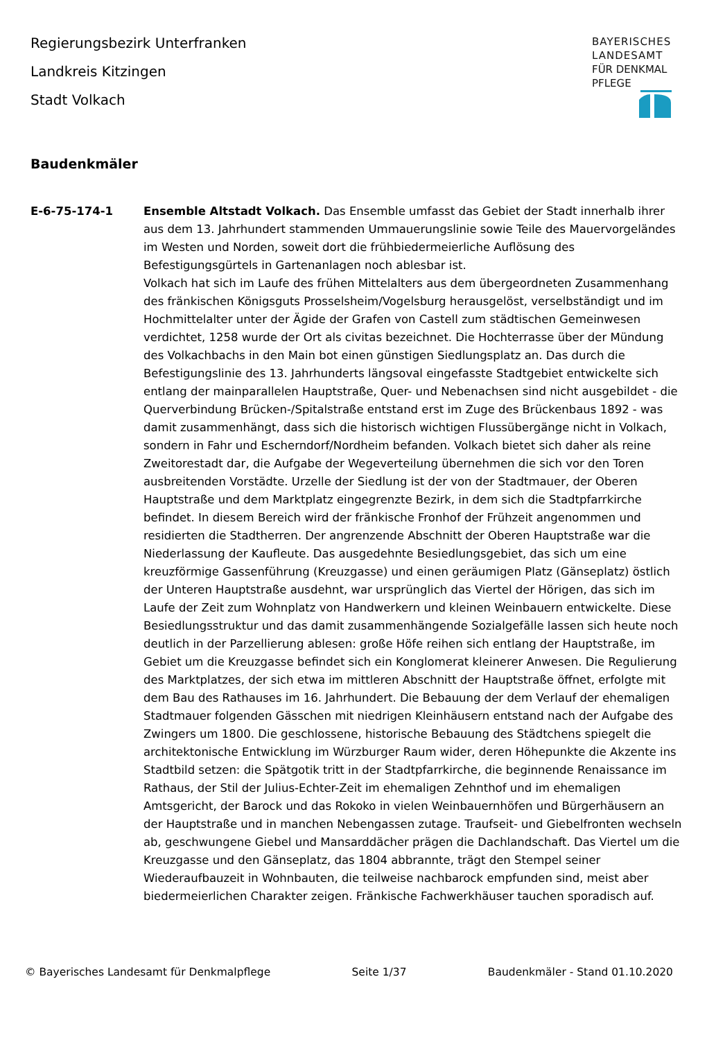Regierungsbezirk Unterfranken
Landkreis Kitzingen
Stadt Volkach
BAYERISCHES
LANDESAMT
FÜR DENKMAL
PFLEGE
Baudenkmäler
E-6-75-174-1 Ensemble Altstadt Volkach. Das Ensemble umfasst das Gebiet der Stadt innerhalb ihrer aus dem 13. Jahrhundert stammenden Ummauerungslinie sowie Teile des Mauervorgeländes im Westen und Norden, soweit dort die frühbiedermeierliche Auflösung des Befestigungsgürtels in Gartenanlagen noch ablesbar ist.
Volkach hat sich im Laufe des frühen Mittelalters aus dem übergeordneten Zusammenhang des fränkischen Königsguts Prosselsheim/Vogelsburg herausgelöst, verselbständigt und im Hochmittelalter unter der Ägide der Grafen von Castell zum städtischen Gemeinwesen verdichtet, 1258 wurde der Ort als civitas bezeichnet. Die Hochterrasse über der Mündung des Volkachbachs in den Main bot einen günstigen Siedlungsplatz an. Das durch die Befestigungslinie des 13. Jahrhunderts längsoval eingefasste Stadtgebiet entwickelte sich entlang der mainparallelen Hauptstraße, Quer- und Nebenachsen sind nicht ausgebildet - die Querverbindung Brücken-/Spitalstraße entstand erst im Zuge des Brückenbaus 1892 - was damit zusammenhängt, dass sich die historisch wichtigen Flussübergänge nicht in Volkach, sondern in Fahr und Escherndorf/Nordheim befanden. Volkach bietet sich daher als reine Zweitorestadt dar, die Aufgabe der Wegeverteilung übernehmen die sich vor den Toren ausbreitenden Vorstädte. Urzelle der Siedlung ist der von der Stadtmauer, der Oberen Hauptstraße und dem Marktplatz eingegrenzte Bezirk, in dem sich die Stadtpfarrkirche befindet. In diesem Bereich wird der fränkische Fronhof der Frühzeit angenommen und residierten die Stadtherren. Der angrenzende Abschnitt der Oberen Hauptstraße war die Niederlassung der Kaufleute. Das ausgedehnte Besiedlungsgebiet, das sich um eine kreuzförmige Gassenführung (Kreuzgasse) und einen geräumigen Platz (Gänseplatz) östlich der Unteren Hauptstraße ausdehnt, war ursprünglich das Viertel der Hörigen, das sich im Laufe der Zeit zum Wohnplatz von Handwerkern und kleinen Weinbauern entwickelte. Diese Besiedlungsstruktur und das damit zusammenhängende Sozialgefälle lassen sich heute noch deutlich in der Parzellierung ablesen: große Höfe reihen sich entlang der Hauptstraße, im Gebiet um die Kreuzgasse befindet sich ein Konglomerat kleinerer Anwesen. Die Regulierung des Marktplatzes, der sich etwa im mittleren Abschnitt der Hauptstraße öffnet, erfolgte mit dem Bau des Rathauses im 16. Jahrhundert. Die Bebauung der dem Verlauf der ehemaligen Stadtmauer folgenden Gässchen mit niedrigen Kleinhäusern entstand nach der Aufgabe des Zwingers um 1800. Die geschlossene, historische Bebauung des Städtchens spiegelt die architektonische Entwicklung im Würzburger Raum wider, deren Höhepunkte die Akzente ins Stadtbild setzen: die Spätgotik tritt in der Stadtpfarrkirche, die beginnende Renaissance im Rathaus, der Stil der Julius-Echter-Zeit im ehemaligen Zehnthof und im ehemaligen Amtsgericht, der Barock und das Rokoko in vielen Weinbauernhöfen und Bürgerhäusern an der Hauptstraße und in manchen Nebengassen zutage. Traufseit- und Giebelfronten wechseln ab, geschwungene Giebel und Mansarddächer prägen die Dachlandschaft. Das Viertel um die Kreuzgasse und den Gänseplatz, das 1804 abbrannte, trägt den Stempel seiner Wiederaufbauzeit in Wohnbauten, die teilweise nachbarock empfunden sind, meist aber biedermeierlichen Charakter zeigen. Fränkische Fachwerkhäuser tauchen sporadisch auf.
© Bayerisches Landesamt für Denkmalpflege Seite 1/37 Baudenkmäler - Stand 01.10.2020